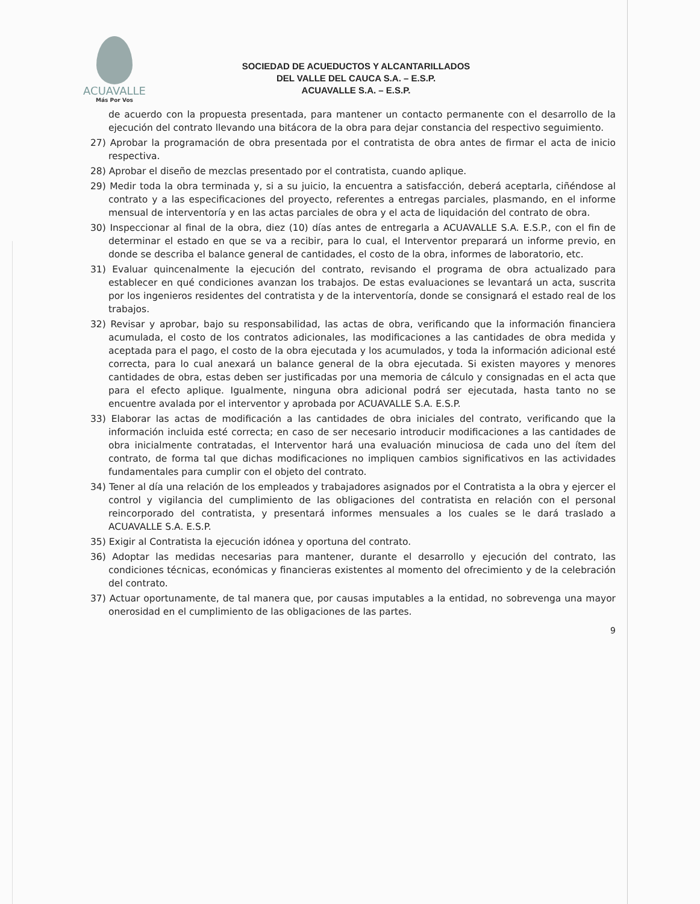ACUAVALLE
Más Por Vos
SOCIEDAD DE ACUEDUCTOS Y ALCANTARILLADOS
DEL VALLE DEL CAUCA S.A. – E.S.P.
ACUAVALLE S.A. – E.S.P.
de acuerdo con la propuesta presentada, para mantener un contacto permanente con el desarrollo de la ejecución del contrato llevando una bitácora de la obra para dejar constancia del respectivo seguimiento.
27) Aprobar la programación de obra presentada por el contratista de obra antes de firmar el acta de inicio respectiva.
28) Aprobar el diseño de mezclas presentado por el contratista, cuando aplique.
29) Medir toda la obra terminada y, si a su juicio, la encuentra a satisfacción, deberá aceptarla, ciñéndose al contrato y a las especificaciones del proyecto, referentes a entregas parciales, plasmando, en el informe mensual de interventoría y en las actas parciales de obra y el acta de liquidación del contrato de obra.
30) Inspeccionar al final de la obra, diez (10) días antes de entregarla a ACUAVALLE S.A. E.S.P., con el fin de determinar el estado en que se va a recibir, para lo cual, el Interventor preparará un informe previo, en donde se describa el balance general de cantidades, el costo de la obra, informes de laboratorio, etc.
31) Evaluar quincenalmente la ejecución del contrato, revisando el programa de obra actualizado para establecer en qué condiciones avanzan los trabajos. De estas evaluaciones se levantará un acta, suscrita por los ingenieros residentes del contratista y de la interventoría, donde se consignará el estado real de los trabajos.
32) Revisar y aprobar, bajo su responsabilidad, las actas de obra, verificando que la información financiera acumulada, el costo de los contratos adicionales, las modificaciones a las cantidades de obra medida y aceptada para el pago, el costo de la obra ejecutada y los acumulados, y toda la información adicional esté correcta, para lo cual anexará un balance general de la obra ejecutada. Si existen mayores y menores cantidades de obra, estas deben ser justificadas por una memoria de cálculo y consignadas en el acta que para el efecto aplique. Igualmente, ninguna obra adicional podrá ser ejecutada, hasta tanto no se encuentre avalada por el interventor y aprobada por ACUAVALLE S.A. E.S.P.
33) Elaborar las actas de modificación a las cantidades de obra iniciales del contrato, verificando que la información incluida esté correcta; en caso de ser necesario introducir modificaciones a las cantidades de obra inicialmente contratadas, el Interventor hará una evaluación minuciosa de cada uno del ítem del contrato, de forma tal que dichas modificaciones no impliquen cambios significativos en las actividades fundamentales para cumplir con el objeto del contrato.
34) Tener al día una relación de los empleados y trabajadores asignados por el Contratista a la obra y ejercer el control y vigilancia del cumplimiento de las obligaciones del contratista en relación con el personal reincorporado del contratista, y presentará informes mensuales a los cuales se le dará traslado a ACUAVALLE S.A. E.S.P.
35) Exigir al Contratista la ejecución idónea y oportuna del contrato.
36) Adoptar las medidas necesarias para mantener, durante el desarrollo y ejecución del contrato, las condiciones técnicas, económicas y financieras existentes al momento del ofrecimiento y de la celebración del contrato.
37) Actuar oportunamente, de tal manera que, por causas imputables a la entidad, no sobrevenga una mayor onerosidad en el cumplimiento de las obligaciones de las partes.
9